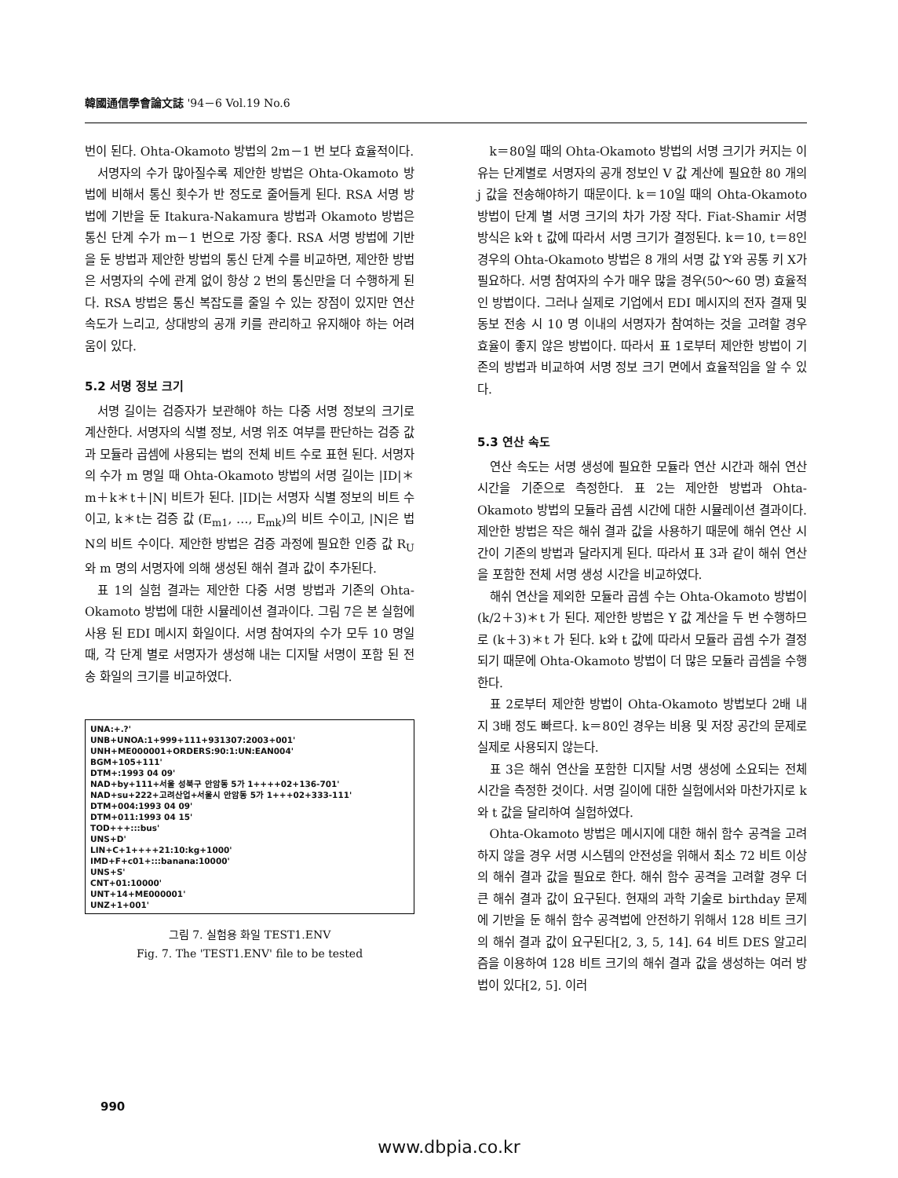韓國通信學會論文誌 '94－6 Vol.19 No.6
번이 된다. Ohta-Okamoto 방법의 2m－1 번 보다 효율적이다.
서명자의 수가 많아질수록 제안한 방법은 Ohta-Okamoto 방법에 비해서 통신 횟수가 반 정도로 줄어들게 된다. RSA 서명 방법에 기반을 둔 Itakura-Nakamura 방법과 Okamoto 방법은 통신 단계 수가 m－1 번으로 가장 좋다. RSA 서명 방법에 기반을 둔 방법과 제안한 방법의 통신 단계 수를 비교하면, 제안한 방법은 서명자의 수에 관계 없이 항상 2 번의 통신만을 더 수행하게 된다. RSA 방법은 통신 복잡도를 줄일 수 있는 장점이 있지만 연산 속도가 느리고, 상대방의 공개 키를 관리하고 유지해야 하는 어려움이 있다.
5.2 서명 정보 크기
서명 길이는 검증자가 보관해야 하는 다중 서명 정보의 크기로 계산한다. 서명자의 식별 정보, 서명 위조 여부를 판단하는 검증 값과 모듈라 곱셈에 사용되는 법의 전체 비트 수로 표현 된다. 서명자의 수가 m 명일 때 Ohta-Okamoto 방법의 서명 길이는 |ID|＊m＋k＊t＋|N| 비트가 된다. |ID|는 서명자 식별 정보의 비트 수이고, k＊t는 검증 값 (E<sub>m1</sub>, …, E<sub>mk</sub>)의 비트 수이고, |N|은 법 N의 비트 수이다. 제안한 방법은 검증 과정에 필요한 인증 값 R<sub>U</sub>와 m 명의 서명자에 의해 생성된 해쉬 결과 값이 추가된다.
표 1의 실험 결과는 제안한 다중 서명 방법과 기존의 Ohta-Okamoto 방법에 대한 시뮬레이션 결과이다. 그림 7은 본 실험에 사용 된 EDI 메시지 화일이다. 서명 참여자의 수가 모두 10 명일 때, 각 단계 별로 서명자가 생성해 내는 디지탈 서명이 포함 된 전송 화일의 크기를 비교하였다.
UNA:+.?' UNB+UNOA:1+999+111+931307:2003+001' UNH+ME000001+ORDERS:90:1:UN:EAN004' BGM+105+111' DTM+:1993 04 09' NAD+by+111+서울 성북구 안암동 5가 1++++02+136-701' NAD+su+222+고려산업+서울시 안암동 5가 1+++02+333-111' DTM+004:1993 04 09' DTM+011:1993 04 15' TOD+++:::bus' UNS+D' LIN+C+1++++21:10:kg+1000' IMD+F+c01+:::banana:10000' UNS+S' CNT+01:10000' UNT+14+ME000001' UNZ+1+001'
그림 7. 실험용 화일 TEST1.ENV
Fig. 7. The 'TEST1.ENV' file to be tested
k＝80일 때의 Ohta-Okamoto 방법의 서명 크기가 커지는 이유는 단계별로 서명자의 공개 정보인 V 값 계산에 필요한 80 개의 j 값을 전송해야하기 때문이다. k＝10일 때의 Ohta-Okamoto 방법이 단계 별 서명 크기의 차가 가장 작다. Fiat-Shamir 서명 방식은 k와 t 값에 따라서 서명 크기가 결정된다. k＝10, t＝8인 경우의 Ohta-Okamoto 방법은 8 개의 서명 값 Y와 공통 키 X가 필요하다. 서명 참여자의 수가 매우 많을 경우(50～60 명) 효율적인 방법이다. 그러나 실제로 기업에서 EDI 메시지의 전자 결재 및 동보 전송 시 10 명 이내의 서명자가 참여하는 것을 고려할 경우 효율이 좋지 않은 방법이다. 따라서 표 1로부터 제안한 방법이 기존의 방법과 비교하여 서명 정보 크기 면에서 효율적임을 알 수 있다.
5.3 연산 속도
연산 속도는 서명 생성에 필요한 모듈라 연산 시간과 해쉬 연산 시간을 기준으로 측정한다. 표 2는 제안한 방법과 Ohta-Okamoto 방법의 모듈라 곱셈 시간에 대한 시뮬레이션 결과이다. 제안한 방법은 작은 해쉬 결과 값을 사용하기 때문에 해쉬 연산 시간이 기존의 방법과 달라지게 된다. 따라서 표 3과 같이 해쉬 연산을 포함한 전체 서명 생성 시간을 비교하였다.
해쉬 연산을 제외한 모듈라 곱셈 수는 Ohta-Okamoto 방법이 (k/2＋3)＊t 가 된다. 제안한 방법은 Y 값 계산을 두 번 수행하므로 (k＋3)＊t 가 된다. k와 t 값에 따라서 모듈라 곱셈 수가 결정되기 때문에 Ohta-Okamoto 방법이 더 많은 모듈라 곱셈을 수행한다.
표 2로부터 제안한 방법이 Ohta-Okamoto 방법보다 2배 내지 3배 정도 빠르다. k＝80인 경우는 비용 및 저장 공간의 문제로 실제로 사용되지 않는다.
표 3은 해쉬 연산을 포함한 디지탈 서명 생성에 소요되는 전체 시간을 측정한 것이다. 서명 길이에 대한 실험에서와 마찬가지로 k와 t 값을 달리하여 실험하였다.
Ohta-Okamoto 방법은 메시지에 대한 해쉬 함수 공격을 고려하지 않을 경우 서명 시스템의 안전성을 위해서 최소 72 비트 이상의 해쉬 결과 값을 필요로 한다. 해쉬 함수 공격을 고려할 경우 더 큰 해쉬 결과 값이 요구된다. 현재의 과학 기술로 birthday 문제에 기반을 둔 해쉬 함수 공격법에 안전하기 위해서 128 비트 크기의 해쉬 결과 값이 요구된다[2, 3, 5, 14]. 64 비트 DES 알고리즘을 이용하여 128 비트 크기의 해쉬 결과 값을 생성하는 여러 방법이 있다[2, 5]. 이러
990
www.dbpia.co.kr